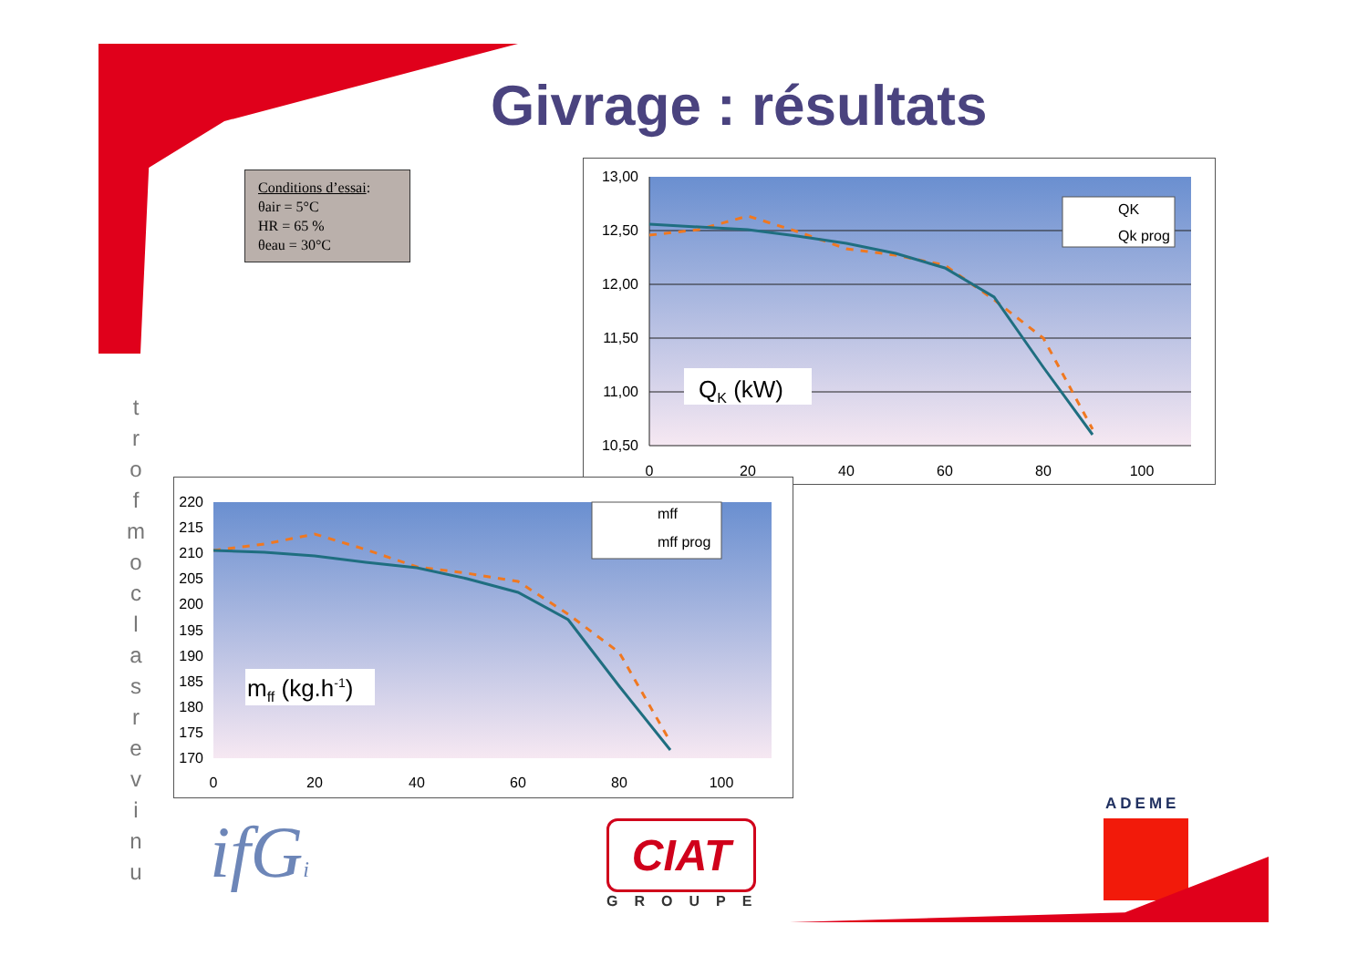Givrage : résultats
Conditions d’essai:
θair = 5°C
HR = 65 %
θeau = 30°C
t
r
o
f
m
o
c
l
a
s
r
e
v
i
n
u
13,00
12,50
12,00
11,50
11,00
10,50
0
20
40
60
80
100
QK
Qk prog
QK (kW)
220
215
210
205
200
195
190
185
180
175
170
0
20
40
60
80
100
mff
mff prog
mff (kg.h-1)
ifGi CIAT
GROUPE
ADEME